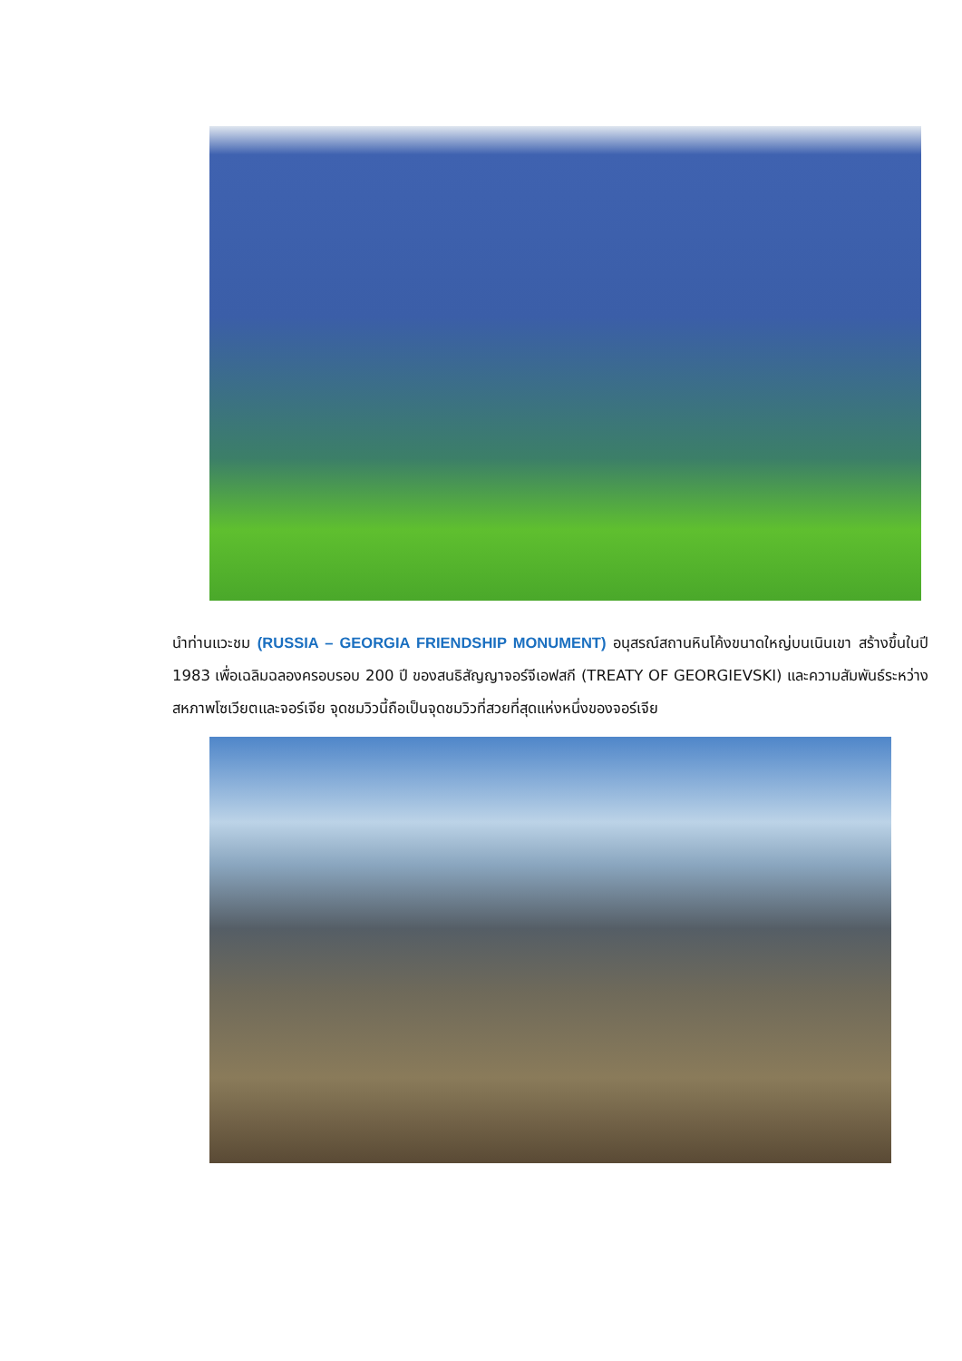นำท่านแวะชม (RUSSIA – GEORGIA FRIENDSHIP MONUMENT) อนุสรณ์สถานหินโค้งขนาดใหญ่บนเนินเขา สร้างขึ้นในปี 1983 เพื่อเฉลิมฉลองครอบรอบ 200 ปี ของสนธิสัญญาจอร์จีเอฟสกี (TREATY OF GEORGIEVSKI) และความสัมพันธ์ระหว่างสหภาพโซเวียตและจอร์เจีย จุดชมวิวนี้ถือเป็นจุดชมวิวที่สวยที่สุดแห่งหนึ่งของจอร์เจีย